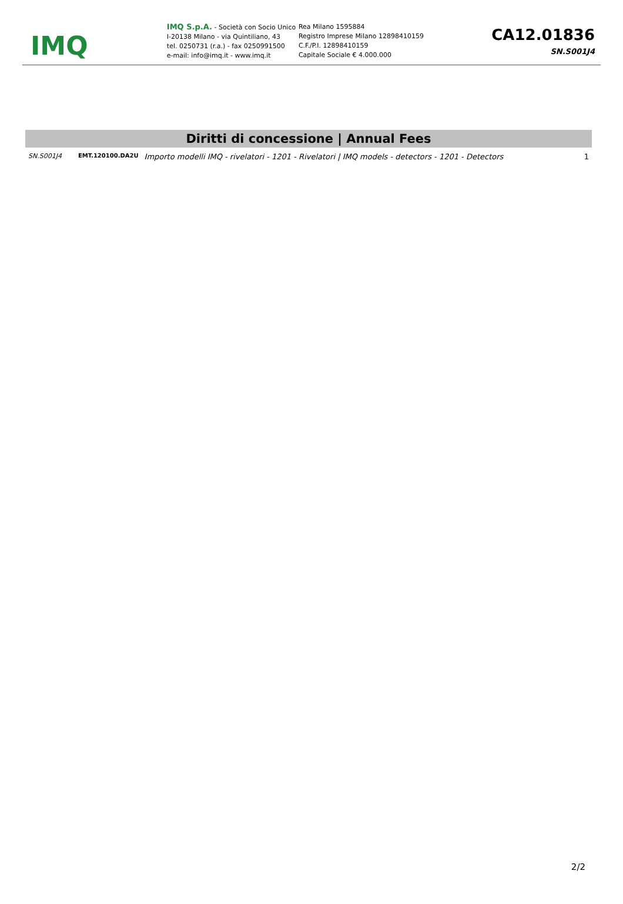IMQ
IMQ S.p.A. - Società con Socio Unico
I-20138 Milano - via Quintiliano, 43
tel. 0250731 (r.a.) - fax 0250991500
e-mail: info@imq.it - www.imq.it
Rea Milano 1595884
Registro Imprese Milano 12898410159
C.F./P.I. 12898410159
Capitale Sociale € 4.000.000
CA12.01836
SN.S001J4
Diritti di concessione | Annual Fees
| SN.S001J4 | EMT.120100.DA2U | Importo modelli IMQ - rivelatori - 1201 - Rivelatori / IMQ models - detectors - 1201 - Detectors | 1 |
2/2